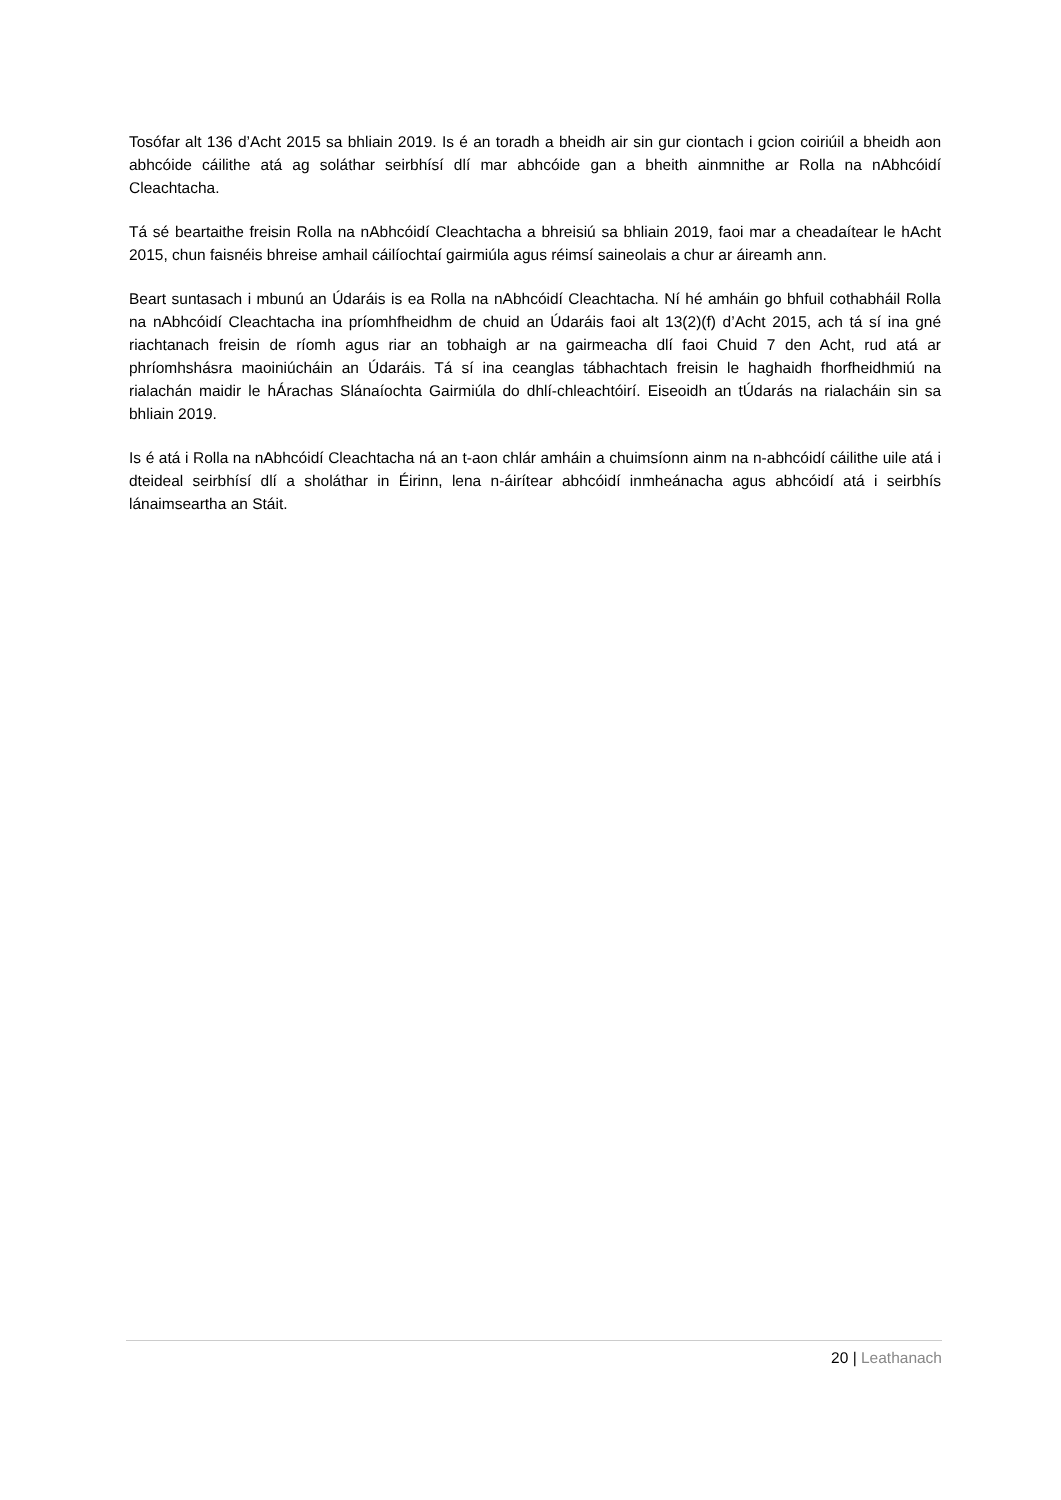Tosófar alt 136 d’Acht 2015 sa bhliain 2019. Is é an toradh a bheidh air sin gur ciontach i gcion coiriúil a bheidh aon abhcóide cáilithe atá ag soláthar seirbhísí dlí mar abhcóide gan a bheith ainmnithe ar Rolla na nAbhcóidí Cleachtacha.
Tá sé beartaithe freisin Rolla na nAbhcóidí Cleachtacha a bhreisiú sa bhliain 2019, faoi mar a cheadaítear le hAcht 2015, chun faisnéis bhreise amhail cáilíochtaí gairmiúla agus réimsí saineolais a chur ar áireamh ann.
Beart suntasach i mbunú an Údaráis is ea Rolla na nAbhcóidí Cleachtacha. Ní hé amháin go bhfuil cothabháil Rolla na nAbhcóidí Cleachtacha ina príomhfheidhm de chuid an Údaráis faoi alt 13(2)(f) d’Acht 2015, ach tá sí ina gné riachtanach freisin de ríomh agus riar an tobhaigh ar na gairmeacha dlí faoi Chuid 7 den Acht, rud atá ar phríomhshásra maoiniúcháin an Údaráis. Tá sí ina ceanglas tábhachtach freisin le haghaidh fhorfheidhmiú na rialachán maidir le hÁrachas Slánaíochta Gairmiúla do dhlí-chleachtóirí. Eiseoidh an tÚdarás na rialacháin sin sa bhliain 2019.
Is é atá i Rolla na nAbhcóidí Cleachtacha ná an t-aon chlár amháin a chuimsíonn ainm na n-abhcóidí cáilithe uile atá i dteideal seirbhísí dlí a sholáthar in Éirinn, lena n-áirítear abhcóidí inmheánacha agus abhcóidí atá i seirbhís lánaimseartha an Stáit.
20 | Leathanach